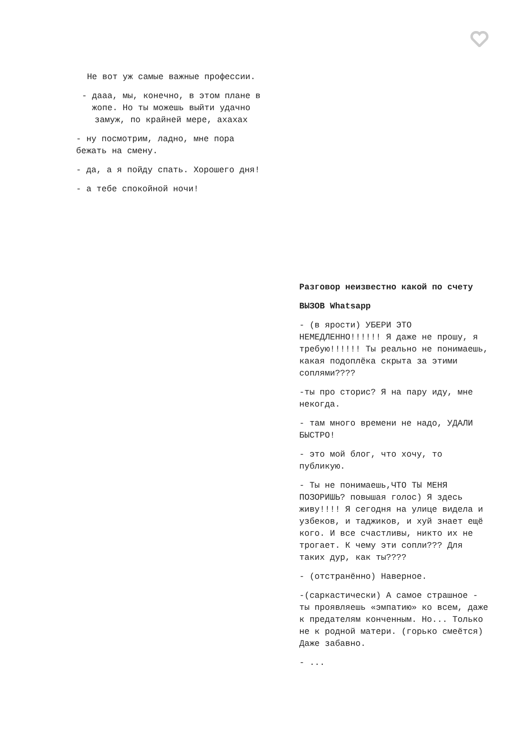Не вот уж самые важные профессии.
- дааа, мы, конечно, в этом плане в жопе. Но ты можешь выйти удачно замуж, по крайней мере, ахахах
- ну посмотрим, ладно, мне пора бежать на смену.
- да, а я пойду спать. Хорошего дня!
- а тебе спокойной ночи!
Разговор неизвестно какой по счету
ВЫЗОВ Whatsapp
- (в ярости) УБЕРИ ЭТО НЕМЕДЛЕННО!!!!!! Я даже не прошу, я требую!!!!!! Ты реально не понимаешь, какая подоплёка скрыта за этими соплями????
-ты про сторис? Я на пару иду, мне некогда.
- там много времени не надо, УДАЛИ БЫСТРО!
- это мой блог, что хочу, то публикую.
- Ты не понимаешь,ЧТО ТЫ МЕНЯ ПОЗОРИШЬ? повышая голос) Я здесь живу!!!! Я сегодня на улице видела и узбеков, и таджиков, и хуй знает ещё кого. И все счастливы, никто их не трогает. К чему эти сопли??? Для таких дур, как ты????
- (отстранённо) Наверное.
-(саркастически) А самое страшное - ты проявляешь «эмпатию» ко всем, даже к предателям конченным. Но... Только не к родной матери. (горько смеётся) Даже забавно.
- ...